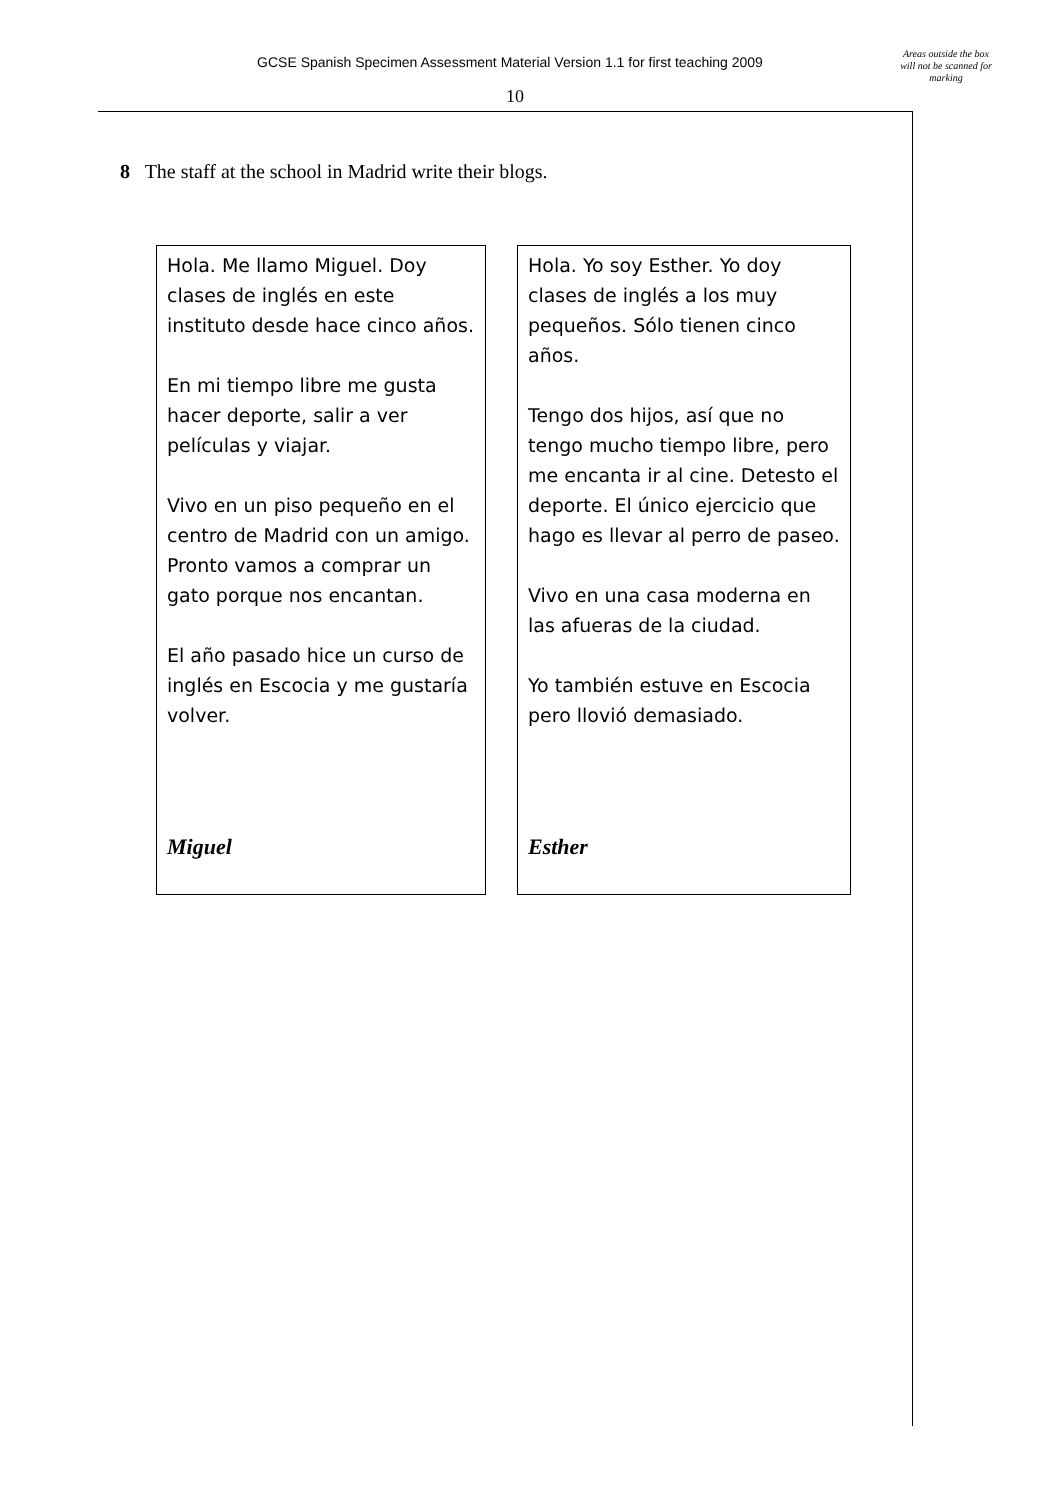GCSE Spanish Specimen Assessment Material Version 1.1 for first teaching 2009
Areas outside the box will not be scanned for marking
10
8 The staff at the school in Madrid write their blogs.
Hola. Me llamo Miguel. Doy clases de inglés en este instituto desde hace cinco años.
En mi tiempo libre me gusta hacer deporte, salir a ver películas y viajar.
Vivo en un piso pequeño en el centro de Madrid con un amigo. Pronto vamos a comprar un gato porque nos encantan.
El año pasado hice un curso de inglés en Escocia y me gustaría volver.
Miguel
Hola. Yo soy Esther. Yo doy clases de inglés a los muy pequeños. Sólo tienen cinco años.
Tengo dos hijos, así que no tengo mucho tiempo libre, pero me encanta ir al cine. Detesto el deporte. El único ejercicio que hago es llevar al perro de paseo.
Vivo en una casa moderna en las afueras de la ciudad.
Yo también estuve en Escocia pero llovió demasiado.
Esther